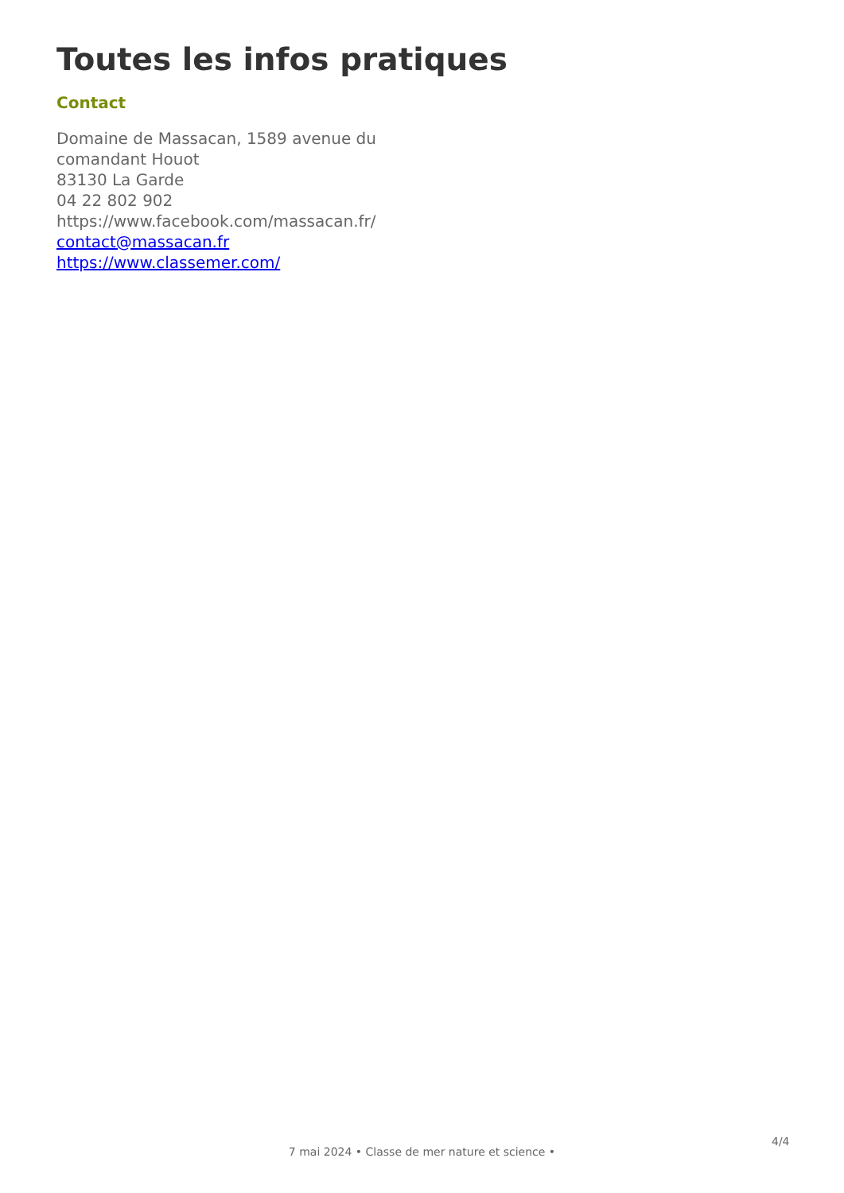Toutes les infos pratiques
Contact
Domaine de Massacan, 1589 avenue du comandant Houot
83130 La Garde
04 22 802 902
https://www.facebook.com/massacan.fr/
contact@massacan.fr
https://www.classemer.com/
7 mai 2024 • Classe de mer nature et science •
4/4